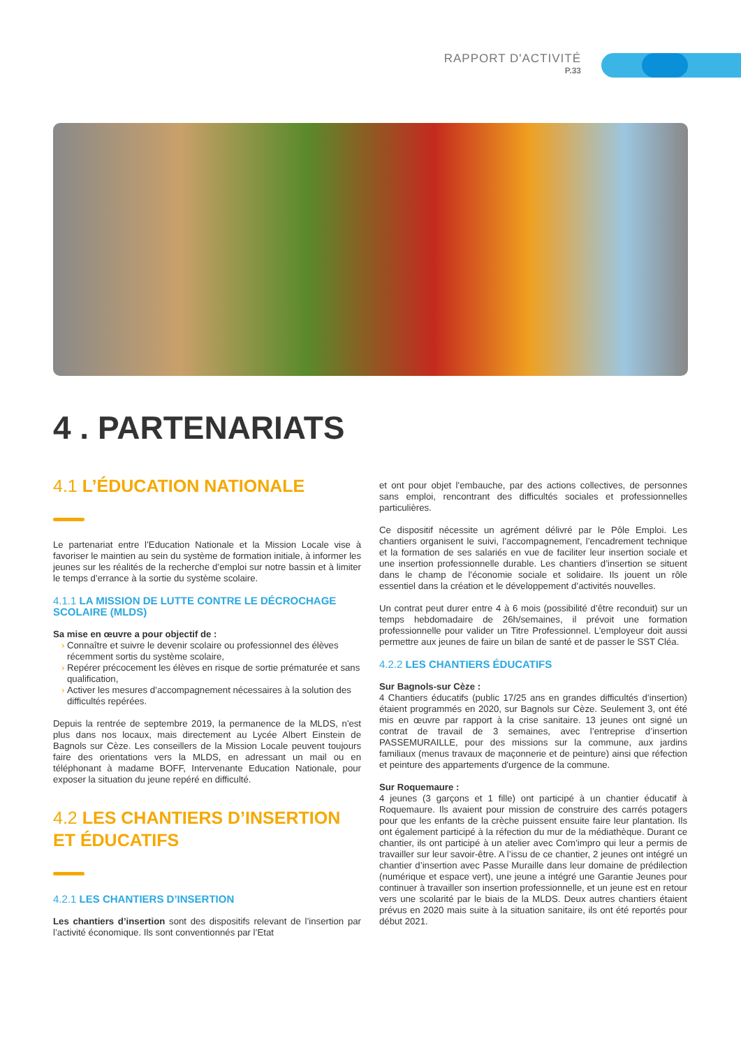RAPPORT D'ACTIVITÉ
P.33
4 . PARTENARIATS
4.1 L’ÉDUCATION NATIONALE
Le partenariat entre l’Education Nationale et la Mission Locale vise à favoriser le maintien au sein du système de formation initiale, à informer les jeunes sur les réalités de la recherche d’emploi sur notre bassin et à limiter le temps d’errance à la sortie du système scolaire.
4.1.1 LA MISSION DE LUTTE CONTRE LE DÉCROCHAGE SCOLAIRE (MLDS)
Sa mise en œuvre a pour objectif de :
Connaître et suivre le devenir scolaire ou professionnel des élèves récemment sortis du système scolaire,
Repérer précocement les élèves en risque de sortie prématurée et sans qualification,
Activer les mesures d’accompagnement nécessaires à la solution des difficultés repérées.
Depuis la rentrée de septembre 2019, la permanence de la MLDS, n'est plus dans nos locaux, mais directement au Lycée Albert Einstein de Bagnols sur Cèze. Les conseillers de la Mission Locale peuvent toujours faire des orientations vers la MLDS, en adressant un mail ou en téléphonant à madame BOFF, Intervenante Education Nationale, pour exposer la situation du jeune repéré en difficulté.
4.2 LES CHANTIERS D’INSERTION ET ÉDUCATIFS
4.2.1 LES CHANTIERS D’INSERTION
Les chantiers d’insertion sont des dispositifs relevant de l’insertion par l’activité économique. Ils sont conventionnés par l’Etat
et ont pour objet l’embauche, par des actions collectives, de personnes sans emploi, rencontrant des difficultés sociales et professionnelles particulières.
Ce dispositif nécessite un agrément délivré par le Pôle Emploi. Les chantiers organisent le suivi, l’accompagnement, l’encadrement technique et la formation de ses salariés en vue de faciliter leur insertion sociale et une insertion professionnelle durable. Les chantiers d’insertion se situent dans le champ de l’économie sociale et solidaire. Ils jouent un rôle essentiel dans la création et le développement d’activités nouvelles.
Un contrat peut durer entre 4 à 6 mois (possibilité d’être reconduit) sur un temps hebdomadaire de 26h/semaines, il prévoit une formation professionnelle pour valider un Titre Professionnel. L’employeur doit aussi permettre aux jeunes de faire un bilan de santé et de passer le SST Cléa.
4.2.2 LES CHANTIERS ÉDUCATIFS
Sur Bagnols-sur Cèze :
4 Chantiers éducatifs (public 17/25 ans en grandes difficultés d’insertion) étaient programmés en 2020, sur Bagnols sur Cèze. Seulement 3, ont été mis en œuvre par rapport à la crise sanitaire. 13 jeunes ont signé un contrat de travail de 3 semaines, avec l’entreprise d’insertion PASSEMURAILLE, pour des missions sur la commune, aux jardins familiaux (menus travaux de maçonnerie et de peinture) ainsi que réfection et peinture des appartements d'urgence de la commune.
Sur Roquemaure :
4 jeunes (3 garçons et 1 fille) ont participé à un chantier éducatif à Roquemaure. Ils avaient pour mission de construire des carrés potagers pour que les enfants de la crèche puissent ensuite faire leur plantation. Ils ont également participé à la réfection du mur de la médiathèque. Durant ce chantier, ils ont participé à un atelier avec Com’impro qui leur a permis de travailler sur leur savoir-être. A l’issu de ce chantier, 2 jeunes ont intégré un chantier d’insertion avec Passe Muraille dans leur domaine de prédilection (numérique et espace vert), une jeune a intégré une Garantie Jeunes pour continuer à travailler son insertion professionnelle, et un jeune est en retour vers une scolarité par le biais de la MLDS. Deux autres chantiers étaient prévus en 2020 mais suite à la situation sanitaire, ils ont été reportés pour début 2021.